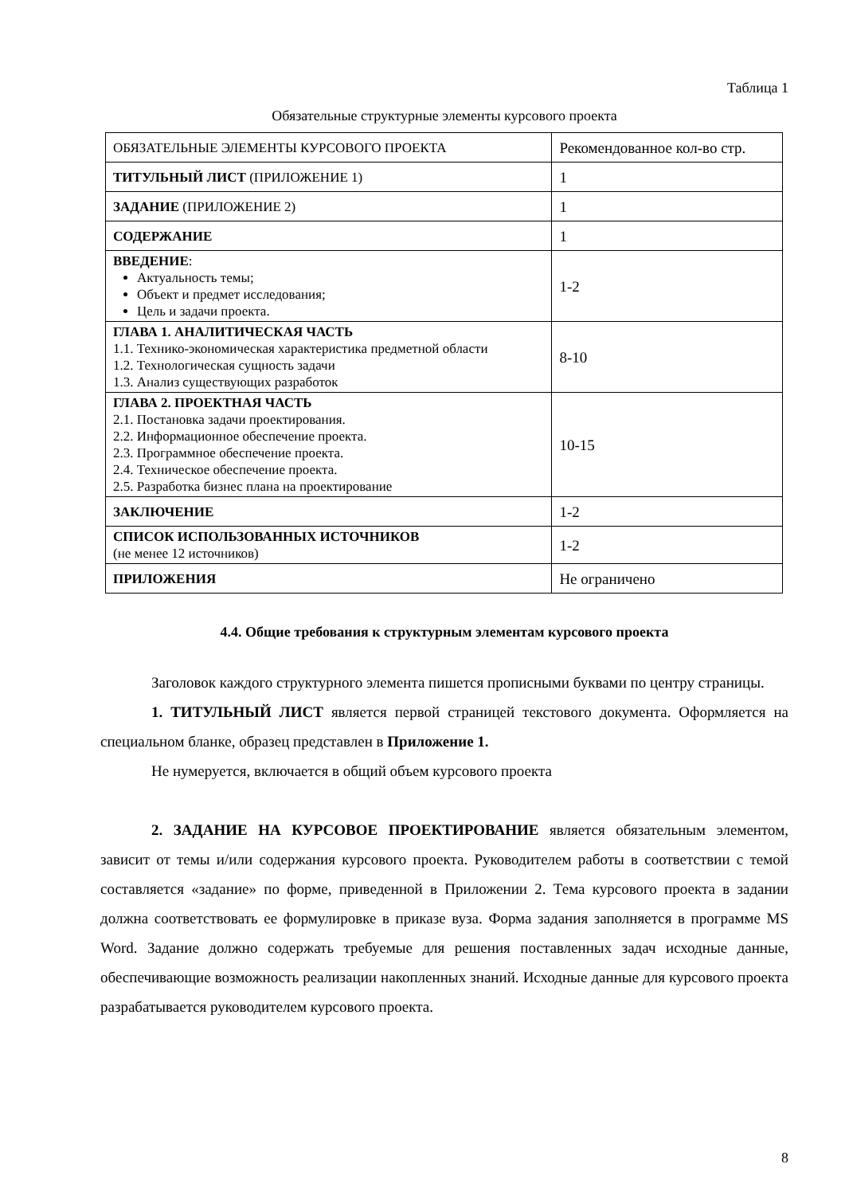Таблица 1
Обязательные структурные элементы курсового проекта
| ОБЯЗАТЕЛЬНЫЕ ЭЛЕМЕНТЫ КУРСОВОГО ПРОЕКТА | Рекомендованное кол-во стр. |
| ТИТУЛЬНЫЙ ЛИСТ (ПРИЛОЖЕНИЕ 1) | 1 |
| ЗАДАНИЕ (ПРИЛОЖЕНИЕ 2) | 1 |
| СОДЕРЖАНИЕ | 1 |
| ВВЕДЕНИЕ : Актуальность темы; Объект и предмет исследования; Цель и задачи проекта. | 1-2 |
| ГЛАВА 1. АНАЛИТИЧЕСКАЯ ЧАСТЬ 1.1. Технико-экономическая характеристика предметной области 1.2. Технологическая сущность задачи 1.3. Анализ существующих разработок | 8-10 |
| ГЛАВА 2. ПРОЕКТНАЯ ЧАСТЬ 2.1. Постановка задачи проектирования. 2.2. Информационное обеспечение проекта. 2.3. Программное обеспечение проекта. 2.4. Техническое обеспечение проекта. 2.5. Разработка бизнес плана на проектирование | 10-15 |
| ЗАКЛЮЧЕНИЕ | 1-2 |
| СПИСОК ИСПОЛЬЗОВАННЫХ ИСТОЧНИКОВ (не менее 12 источников) | 1-2 |
| ПРИЛОЖЕНИЯ | Не ограничено |
4.4. Общие требования к структурным элементам курсового проекта
Заголовок каждого структурного элемента пишется прописными буквами по центру страницы.
1. ТИТУЛЬНЫЙ ЛИСТ является первой страницей текстового документа. Оформляется на специальном бланке, образец представлен в Приложение 1.
Не нумеруется, включается в общий объем курсового проекта
2. ЗАДАНИЕ НА КУРСОВОЕ ПРОЕКТИРОВАНИЕ является обязательным элементом, зависит от темы и/или содержания курсового проекта. Руководителем работы в соответствии с темой составляется «задание» по форме, приведенной в Приложении 2. Тема курсового проекта в задании должна соответствовать ее формулировке в приказе вуза. Форма задания заполняется в программе MS Word. Задание должно содержать требуемые для решения поставленных задач исходные данные, обеспечивающие возможность реализации накопленных знаний. Исходные данные для курсового проекта разрабатывается руководителем курсового проекта.
8